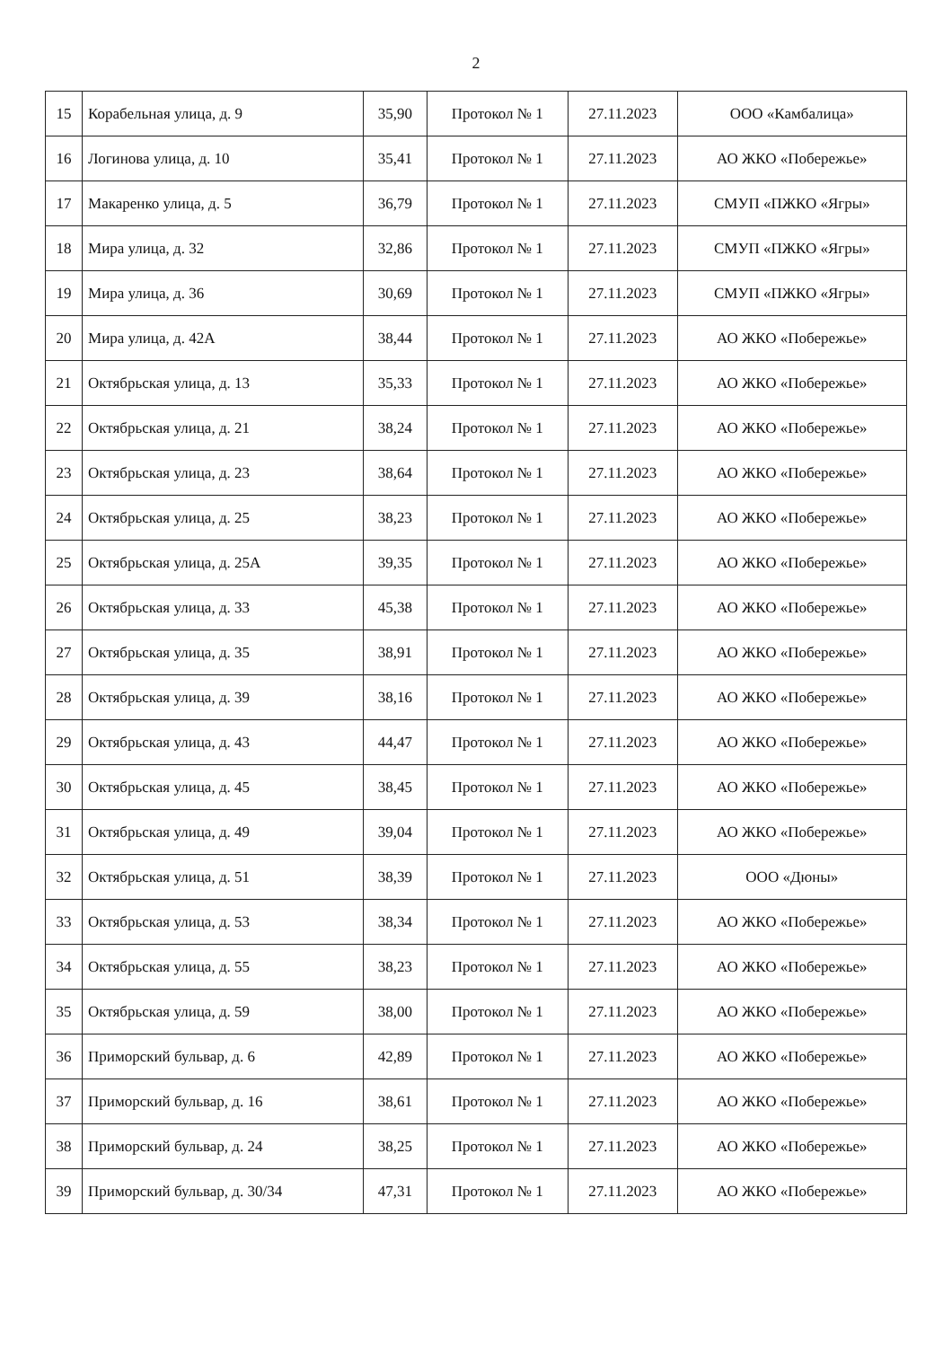2
| 15 | Корабельная улица, д. 9 | 35,90 | Протокол № 1 | 27.11.2023 | ООО «Камбалица» |
| 16 | Логинова улица, д. 10 | 35,41 | Протокол № 1 | 27.11.2023 | АО ЖКО «Побережье» |
| 17 | Макаренко улица, д. 5 | 36,79 | Протокол № 1 | 27.11.2023 | СМУП «ПЖКО «Ягры» |
| 18 | Мира улица, д. 32 | 32,86 | Протокол № 1 | 27.11.2023 | СМУП «ПЖКО «Ягры» |
| 19 | Мира улица, д. 36 | 30,69 | Протокол № 1 | 27.11.2023 | СМУП «ПЖКО «Ягры» |
| 20 | Мира улица, д. 42А | 38,44 | Протокол № 1 | 27.11.2023 | АО ЖКО «Побережье» |
| 21 | Октябрьская улица, д. 13 | 35,33 | Протокол № 1 | 27.11.2023 | АО ЖКО «Побережье» |
| 22 | Октябрьская улица, д. 21 | 38,24 | Протокол № 1 | 27.11.2023 | АО ЖКО «Побережье» |
| 23 | Октябрьская улица, д. 23 | 38,64 | Протокол № 1 | 27.11.2023 | АО ЖКО «Побережье» |
| 24 | Октябрьская улица, д. 25 | 38,23 | Протокол № 1 | 27.11.2023 | АО ЖКО «Побережье» |
| 25 | Октябрьская улица, д. 25А | 39,35 | Протокол № 1 | 27.11.2023 | АО ЖКО «Побережье» |
| 26 | Октябрьская улица, д. 33 | 45,38 | Протокол № 1 | 27.11.2023 | АО ЖКО «Побережье» |
| 27 | Октябрьская улица, д. 35 | 38,91 | Протокол № 1 | 27.11.2023 | АО ЖКО «Побережье» |
| 28 | Октябрьская улица, д. 39 | 38,16 | Протокол № 1 | 27.11.2023 | АО ЖКО «Побережье» |
| 29 | Октябрьская улица, д. 43 | 44,47 | Протокол № 1 | 27.11.2023 | АО ЖКО «Побережье» |
| 30 | Октябрьская улица, д. 45 | 38,45 | Протокол № 1 | 27.11.2023 | АО ЖКО «Побережье» |
| 31 | Октябрьская улица, д. 49 | 39,04 | Протокол № 1 | 27.11.2023 | АО ЖКО «Побережье» |
| 32 | Октябрьская улица, д. 51 | 38,39 | Протокол № 1 | 27.11.2023 | ООО «Дюны» |
| 33 | Октябрьская улица, д. 53 | 38,34 | Протокол № 1 | 27.11.2023 | АО ЖКО «Побережье» |
| 34 | Октябрьская улица, д. 55 | 38,23 | Протокол № 1 | 27.11.2023 | АО ЖКО «Побережье» |
| 35 | Октябрьская улица, д. 59 | 38,00 | Протокол № 1 | 27.11.2023 | АО ЖКО «Побережье» |
| 36 | Приморский бульвар, д. 6 | 42,89 | Протокол № 1 | 27.11.2023 | АО ЖКО «Побережье» |
| 37 | Приморский бульвар, д. 16 | 38,61 | Протокол № 1 | 27.11.2023 | АО ЖКО «Побережье» |
| 38 | Приморский бульвар, д. 24 | 38,25 | Протокол № 1 | 27.11.2023 | АО ЖКО «Побережье» |
| 39 | Приморский бульвар, д. 30/34 | 47,31 | Протокол № 1 | 27.11.2023 | АО ЖКО «Побережье» |